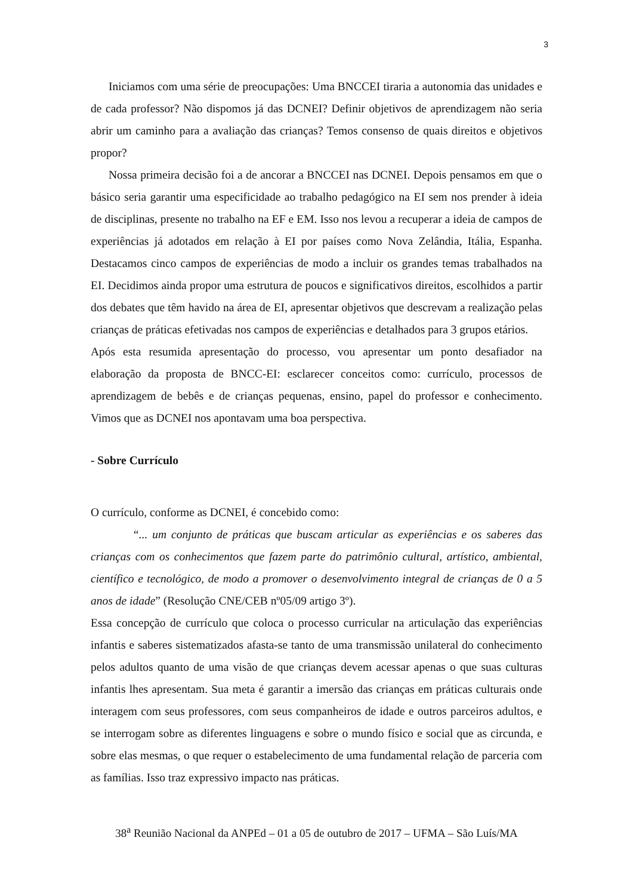3
Iniciamos com uma série de preocupações: Uma BNCCEI tiraria a autonomia das unidades e de cada professor? Não dispomos já das DCNEI? Definir objetivos de aprendizagem não seria abrir um caminho para a avaliação das crianças? Temos consenso de quais direitos e objetivos propor?
Nossa primeira decisão foi a de ancorar a BNCCEI nas DCNEI. Depois pensamos em que o básico seria garantir uma especificidade ao trabalho pedagógico na EI sem nos prender à ideia de disciplinas, presente no trabalho na EF e EM. Isso nos levou a recuperar a ideia de campos de experiências já adotados em relação à EI por países como Nova Zelândia, Itália, Espanha. Destacamos cinco campos de experiências de modo a incluir os grandes temas trabalhados na EI. Decidimos ainda propor uma estrutura de poucos e significativos direitos, escolhidos a partir dos debates que têm havido na área de EI, apresentar objetivos que descrevam a realização pelas crianças de práticas efetivadas nos campos de experiências e detalhados para 3 grupos etários.
Após esta resumida apresentação do processo, vou apresentar um ponto desafiador na elaboração da proposta de BNCC-EI: esclarecer conceitos como: currículo, processos de aprendizagem de bebês e de crianças pequenas, ensino, papel do professor e conhecimento. Vimos que as DCNEI nos apontavam uma boa perspectiva.
- Sobre Currículo
O currículo, conforme as DCNEI, é concebido como:
“... um conjunto de práticas que buscam articular as experiências e os saberes das crianças com os conhecimentos que fazem parte do patrimônio cultural, artístico, ambiental, científico e tecnológico, de modo a promover o desenvolvimento integral de crianças de 0 a 5 anos de idade” (Resolução CNE/CEB nº05/09 artigo 3º).
Essa concepção de currículo que coloca o processo curricular na articulação das experiências infantis e saberes sistematizados afasta-se tanto de uma transmissão unilateral do conhecimento pelos adultos quanto de uma visão de que crianças devem acessar apenas o que suas culturas infantis lhes apresentam. Sua meta é garantir a imersão das crianças em práticas culturais onde interagem com seus professores, com seus companheiros de idade e outros parceiros adultos, e se interrogam sobre as diferentes linguagens e sobre o mundo físico e social que as circunda, e sobre elas mesmas, o que requer o estabelecimento de uma fundamental relação de parceria com as famílias. Isso traz expressivo impacto nas práticas.
38<sup>a</sup> Reunião Nacional da ANPEd – 01 a 05 de outubro de 2017 – UFMA – São Luís/MA